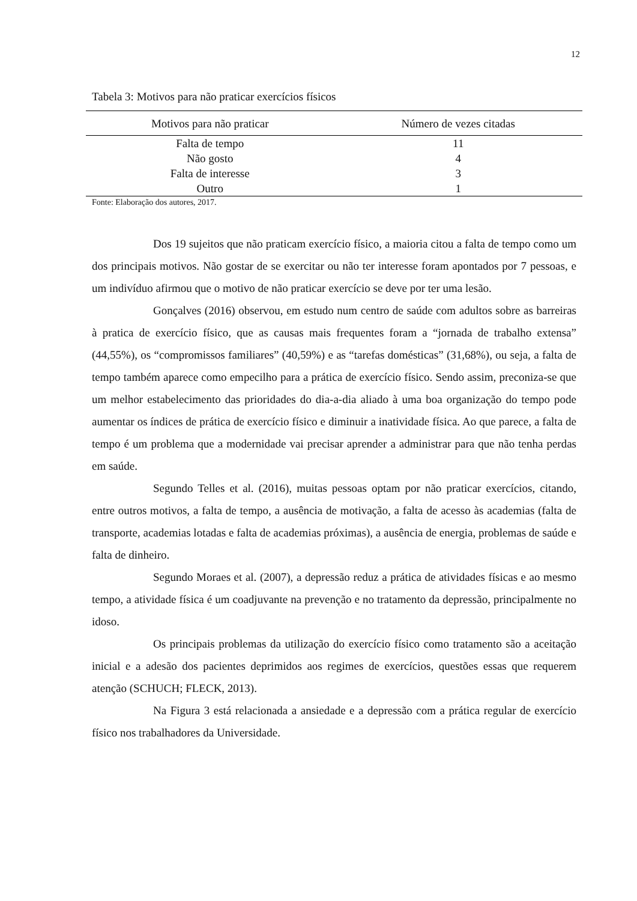12
Tabela 3: Motivos para não praticar exercícios físicos
| Motivos para não praticar | Número de vezes citadas |
| --- | --- |
| Falta de tempo | 11 |
| Não gosto | 4 |
| Falta de interesse | 3 |
| Outro | 1 |
Fonte: Elaboração dos autores, 2017.
Dos 19 sujeitos que não praticam exercício físico, a maioria citou a falta de tempo como um dos principais motivos. Não gostar de se exercitar ou não ter interesse foram apontados por 7 pessoas, e um indivíduo afirmou que o motivo de não praticar exercício se deve por ter uma lesão.
Gonçalves (2016) observou, em estudo num centro de saúde com adultos sobre as barreiras à pratica de exercício físico, que as causas mais frequentes foram a “jornada de trabalho extensa” (44,55%), os “compromissos familiares” (40,59%) e as “tarefas domésticas” (31,68%), ou seja, a falta de tempo também aparece como empecilho para a prática de exercício físico. Sendo assim, preconiza-se que um melhor estabelecimento das prioridades do dia-a-dia aliado à uma boa organização do tempo pode aumentar os índices de prática de exercício físico e diminuir a inatividade física. Ao que parece, a falta de tempo é um problema que a modernidade vai precisar aprender a administrar para que não tenha perdas em saúde.
Segundo Telles et al. (2016), muitas pessoas optam por não praticar exercícios, citando, entre outros motivos, a falta de tempo, a ausência de motivação, a falta de acesso às academias (falta de transporte, academias lotadas e falta de academias próximas), a ausência de energia, problemas de saúde e falta de dinheiro.
Segundo Moraes et al. (2007), a depressão reduz a prática de atividades físicas e ao mesmo tempo, a atividade física é um coadjuvante na prevenção e no tratamento da depressão, principalmente no idoso.
Os principais problemas da utilização do exercício físico como tratamento são a aceitação inicial e a adesão dos pacientes deprimidos aos regimes de exercícios, questões essas que requerem atenção (SCHUCH; FLECK, 2013).
Na Figura 3 está relacionada a ansiedade e a depressão com a prática regular de exercício físico nos trabalhadores da Universidade.